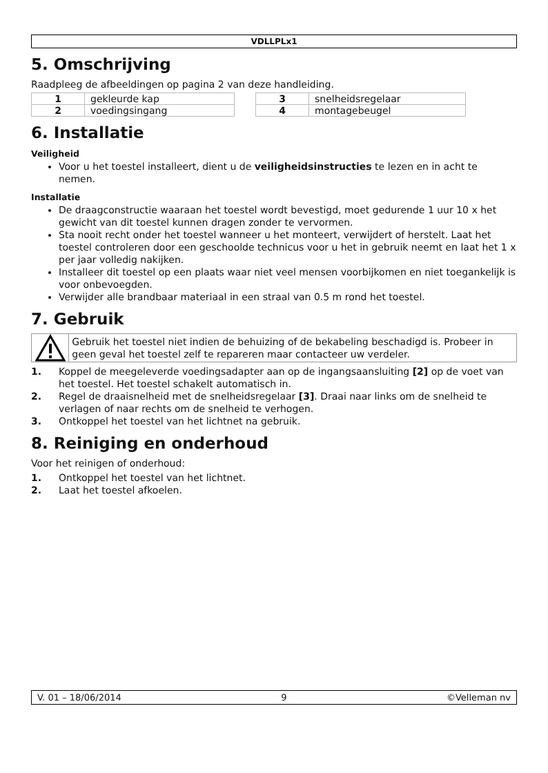VDLLPLx1
5. Omschrijving
Raadpleeg de afbeeldingen op pagina 2 van deze handleiding.
| 1 | gekleurde kap |
| 2 | voedingsingang |
| 3 | snelheidsregelaar |
| 4 | montagebeugel |
6. Installatie
Veiligheid
Voor u het toestel installeert, dient u de veiligheidsinstructies te lezen en in acht te nemen.
Installatie
De draagconstructie waaraan het toestel wordt bevestigd, moet gedurende 1 uur 10 x het gewicht van dit toestel kunnen dragen zonder te vervormen.
Sta nooit recht onder het toestel wanneer u het monteert, verwijdert of herstelt. Laat het toestel controleren door een geschoolde technicus voor u het in gebruik neemt en laat het 1 x per jaar volledig nakijken.
Installeer dit toestel op een plaats waar niet veel mensen voorbijkomen en niet toegankelijk is voor onbevoegden.
Verwijder alle brandbaar materiaal in een straal van 0.5 m rond het toestel.
7. Gebruik
Gebruik het toestel niet indien de behuizing of de bekabeling beschadigd is. Probeer in geen geval het toestel zelf te repareren maar contacteer uw verdeler.
1. Koppel de meegeleverde voedingsadapter aan op de ingangsaansluiting [2] op de voet van het toestel. Het toestel schakelt automatisch in.
2. Regel de draaisnelheid met de snelheidsregelaar [3]. Draai naar links om de snelheid te verlagen of naar rechts om de snelheid te verhogen.
3. Ontkoppel het toestel van het lichtnet na gebruik.
8. Reiniging en onderhoud
Voor het reinigen of onderhoud:
1. Ontkoppel het toestel van het lichtnet.
2. Laat het toestel afkoelen.
V. 01 – 18/06/2014 9 ©Velleman nv